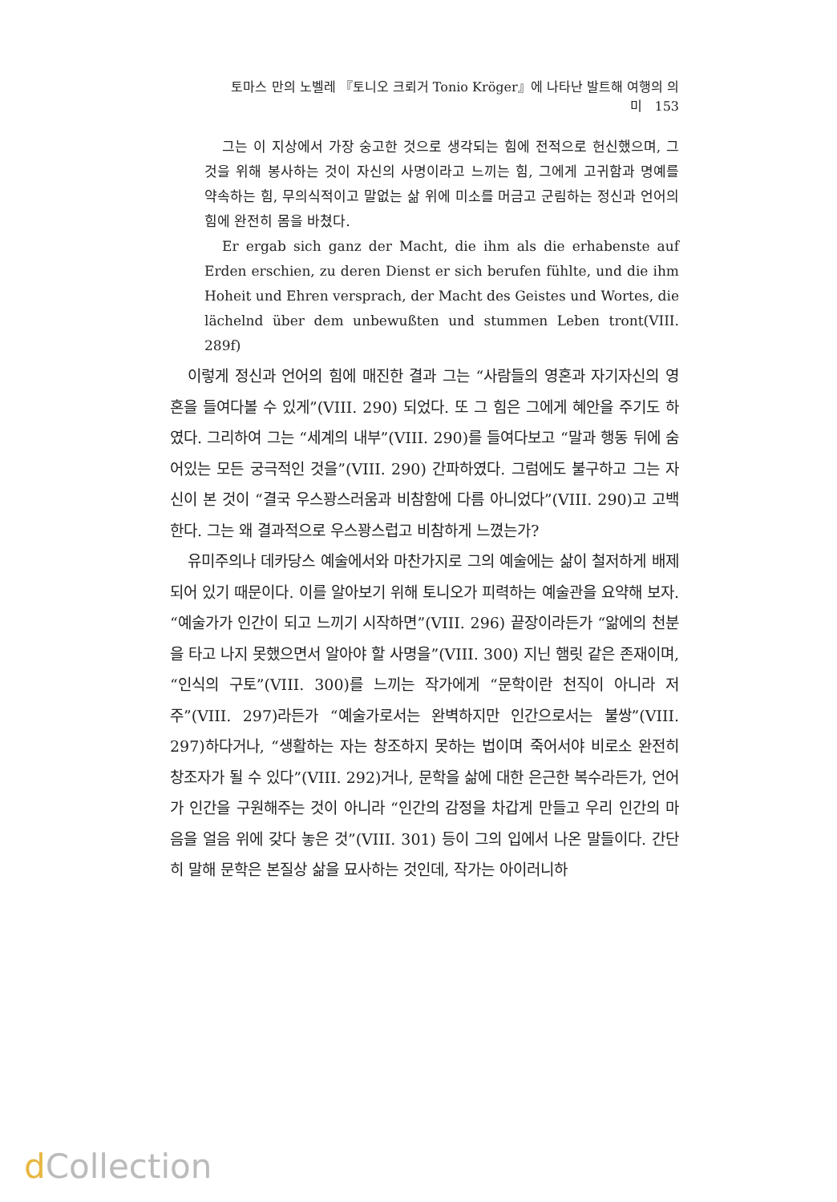토마스 만의 노벨레 『토니오 크뢰거 Tonio Kröger』에 나타난 발트해 여행의 의미 153
그는 이 지상에서 가장 숭고한 것으로 생각되는 힘에 전적으로 헌신했으며, 그것을 위해 봉사하는 것이 자신의 사명이라고 느끼는 힘, 그에게 고귀함과 명예를 약속하는 힘, 무의식적이고 말없는 삶 위에 미소를 머금고 군림하는 정신과 언어의 힘에 완전히 몸을 바쳤다.
Er ergab sich ganz der Macht, die ihm als die erhabenste auf Erden erschien, zu deren Dienst er sich berufen fühlte, und die ihm Hoheit und Ehren versprach, der Macht des Geistes und Wortes, die lächelnd über dem unbewußten und stummen Leben tront(VIII. 289f)
이렇게 정신과 언어의 힘에 매진한 결과 그는 “사람들의 영혼과 자기자신의 영혼을 들여다볼 수 있게”(VIII. 290) 되었다. 또 그 힘은 그에게 혜안을 주기도 하였다. 그리하여 그는 “세계의 내부”(VIII. 290)를 들여다보고 “말과 행동 뒤에 숨어있는 모든 궁극적인 것을”(VIII. 290) 간파하였다. 그럼에도 불구하고 그는 자신이 본 것이 “결국 우스꽝스러움과 비참함에 다름 아니었다”(VIII. 290)고 고백한다. 그는 왜 결과적으로 우스꽝스럽고 비참하게 느꼈는가?
유미주의나 데카당스 예술에서와 마찬가지로 그의 예술에는 삶이 철저하게 배제되어 있기 때문이다. 이를 알아보기 위해 토니오가 피력하는 예술관을 요약해 보자. “예술가가 인간이 되고 느끼기 시작하면”(VIII. 296) 끝장이라든가 “앎에의 천분을 타고 나지 못했으면서 알아야 할 사명을”(VIII. 300) 지닌 햄릿 같은 존재이며, “인식의 구토”(VIII. 300)를 느끼는 작가에게 “문학이란 천직이 아니라 저주”(VIII. 297)라든가 “예술가로서는 완벽하지만 인간으로서는 불쌍”(VIII. 297)하다거나, “생활하는 자는 창조하지 못하는 법이며 죽어서야 비로소 완전히 창조자가 될 수 있다”(VIII. 292)거나, 문학을 삶에 대한 은근한 복수라든가, 언어가 인간을 구원해주는 것이 아니라 “인간의 감정을 차갑게 만들고 우리 인간의 마음을 얼음 위에 갖다 놓은 것”(VIII. 301) 등이 그의 입에서 나온 말들이다. 간단히 말해 문학은 본질상 삶을 묘사하는 것인데, 작가는 아이러니하
d Collection